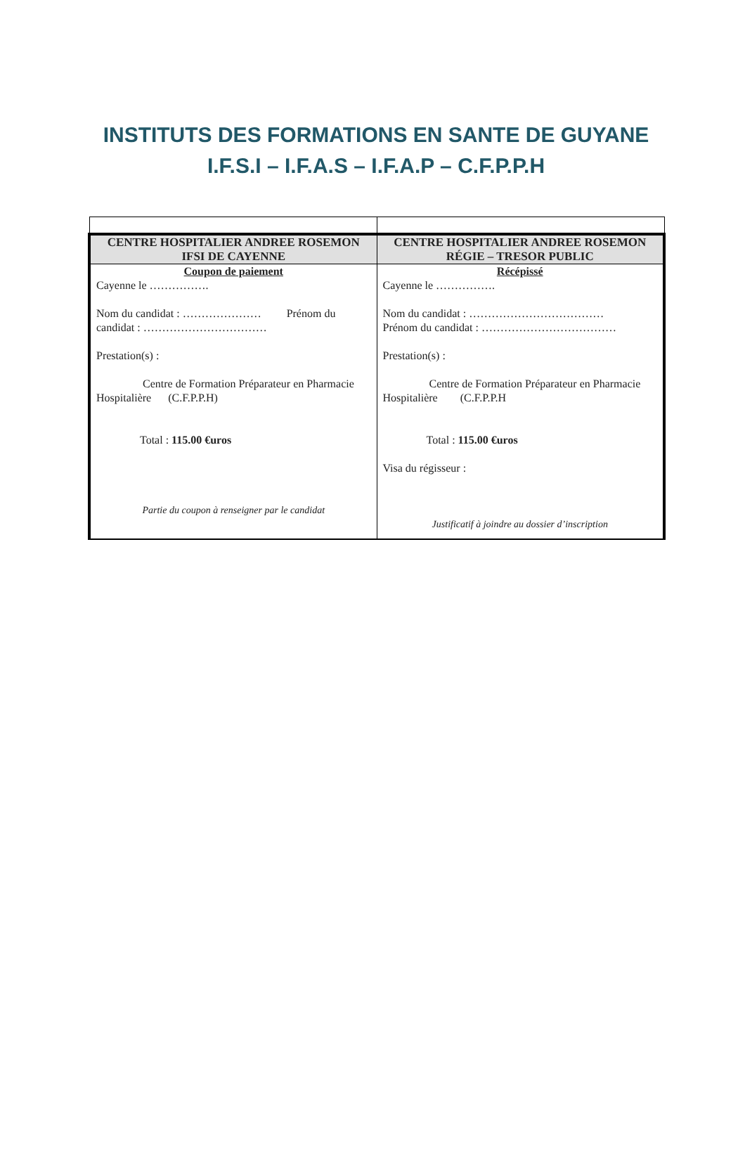INSTITUTS DES FORMATIONS EN SANTE DE GUYANE
I.F.S.I – I.F.A.S – I.F.A.P – C.F.P.P.H
| CENTRE HOSPITALIER ANDREE ROSEMON IFSI DE CAYENNE | CENTRE HOSPITALIER ANDREE ROSEMON RÉGIE – TRESOR PUBLIC |
| Coupon de paiement Cayenne le ……………. Nom du candidat : ………………… Prénom du candidat : …………………………… Prestation(s) : Centre de Formation Préparateur en Pharmacie Hospitalière (C.F.P.P.H) Total : 115.00 €uros Partie du coupon à renseigner par le candidat | Récépissé Cayenne le ……………. Nom du candidat : ……………………………… Prénom du candidat : ……………………………… Prestation(s) : Centre de Formation Préparateur en Pharmacie Hospitalière (C.F.P.P.H Total : 115.00 €uros Visa du régisseur : Justificatif à joindre au dossier d’inscription |